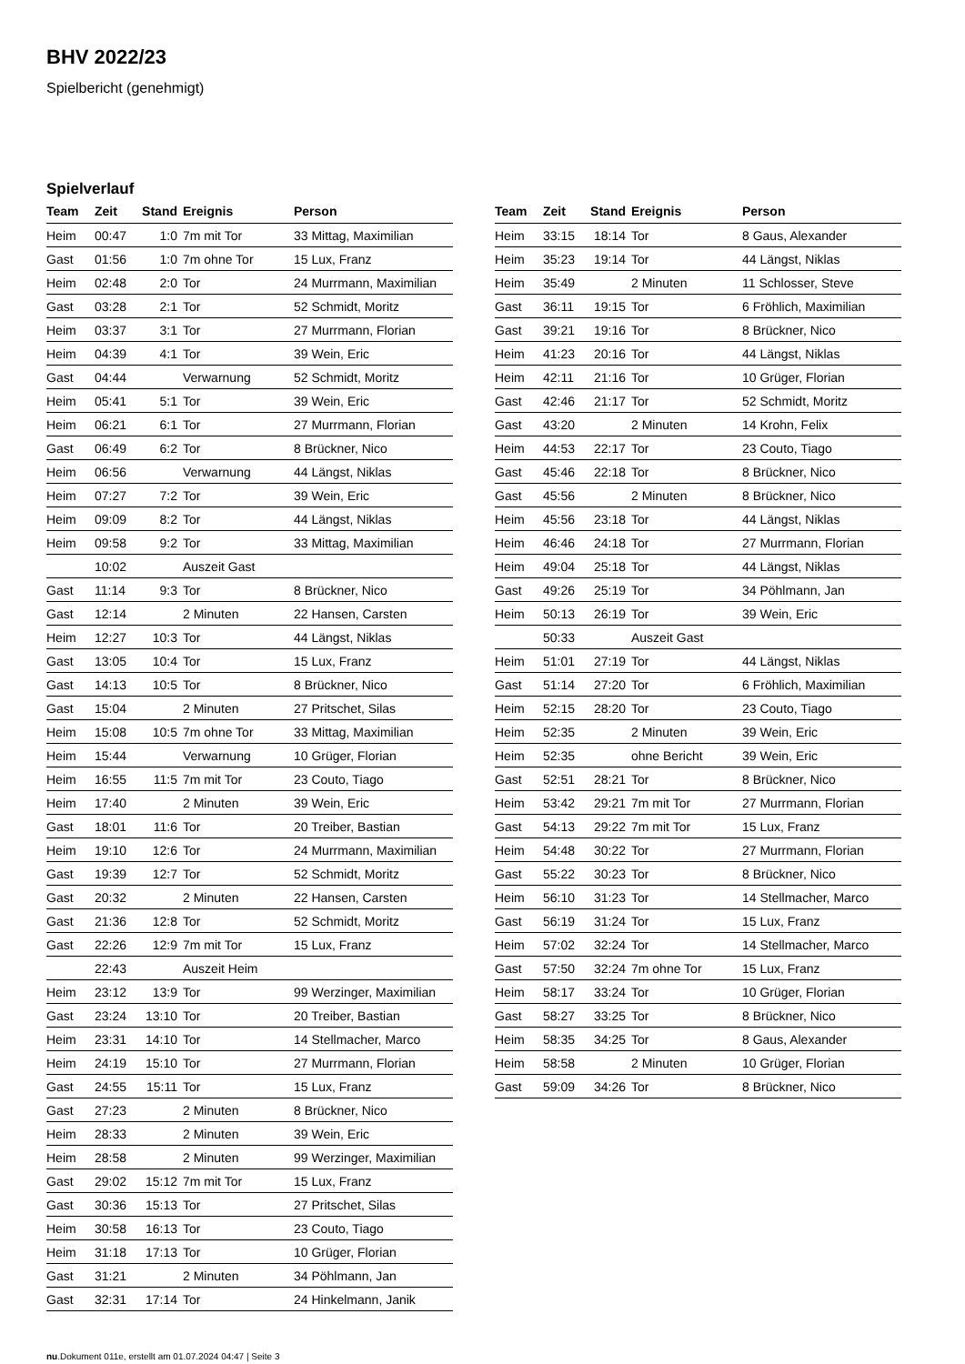BHV 2022/23
Spielbericht (genehmigt)
Spielverlauf
| Team | Zeit | Stand | Ereignis | Person |
| --- | --- | --- | --- | --- |
| Heim | 00:47 | 1:0 | 7m mit Tor | 33 Mittag, Maximilian |
| Gast | 01:56 | 1:0 | 7m ohne Tor | 15 Lux, Franz |
| Heim | 02:48 | 2:0 | Tor | 24 Murrmann, Maximilian |
| Gast | 03:28 | 2:1 | Tor | 52 Schmidt, Moritz |
| Heim | 03:37 | 3:1 | Tor | 27 Murrmann, Florian |
| Heim | 04:39 | 4:1 | Tor | 39 Wein, Eric |
| Gast | 04:44 | | Verwarnung | 52 Schmidt, Moritz |
| Heim | 05:41 | 5:1 | Tor | 39 Wein, Eric |
| Heim | 06:21 | 6:1 | Tor | 27 Murrmann, Florian |
| Gast | 06:49 | 6:2 | Tor | 8 Brückner, Nico |
| Heim | 06:56 | | Verwarnung | 44 Längst, Niklas |
| Heim | 07:27 | 7:2 | Tor | 39 Wein, Eric |
| Heim | 09:09 | 8:2 | Tor | 44 Längst, Niklas |
| Heim | 09:58 | 9:2 | Tor | 33 Mittag, Maximilian |
| | 10:02 | | Auszeit Gast | |
| Gast | 11:14 | 9:3 | Tor | 8 Brückner, Nico |
| Gast | 12:14 | | 2 Minuten | 22 Hansen, Carsten |
| Heim | 12:27 | 10:3 | Tor | 44 Längst, Niklas |
| Gast | 13:05 | 10:4 | Tor | 15 Lux, Franz |
| Gast | 14:13 | 10:5 | Tor | 8 Brückner, Nico |
| Gast | 15:04 | | 2 Minuten | 27 Pritschet, Silas |
| Heim | 15:08 | 10:5 | 7m ohne Tor | 33 Mittag, Maximilian |
| Heim | 15:44 | | Verwarnung | 10 Grüger, Florian |
| Heim | 16:55 | 11:5 | 7m mit Tor | 23 Couto, Tiago |
| Heim | 17:40 | | 2 Minuten | 39 Wein, Eric |
| Gast | 18:01 | 11:6 | Tor | 20 Treiber, Bastian |
| Heim | 19:10 | 12:6 | Tor | 24 Murrmann, Maximilian |
| Gast | 19:39 | 12:7 | Tor | 52 Schmidt, Moritz |
| Gast | 20:32 | | 2 Minuten | 22 Hansen, Carsten |
| Gast | 21:36 | 12:8 | Tor | 52 Schmidt, Moritz |
| Gast | 22:26 | 12:9 | 7m mit Tor | 15 Lux, Franz |
| | 22:43 | | Auszeit Heim | |
| Heim | 23:12 | 13:9 | Tor | 99 Werzinger, Maximilian |
| Gast | 23:24 | 13:10 | Tor | 20 Treiber, Bastian |
| Heim | 23:31 | 14:10 | Tor | 14 Stellmacher, Marco |
| Heim | 24:19 | 15:10 | Tor | 27 Murrmann, Florian |
| Gast | 24:55 | 15:11 | Tor | 15 Lux, Franz |
| Gast | 27:23 | | 2 Minuten | 8 Brückner, Nico |
| Heim | 28:33 | | 2 Minuten | 39 Wein, Eric |
| Heim | 28:58 | | 2 Minuten | 99 Werzinger, Maximilian |
| Gast | 29:02 | 15:12 | 7m mit Tor | 15 Lux, Franz |
| Gast | 30:36 | 15:13 | Tor | 27 Pritschet, Silas |
| Heim | 30:58 | 16:13 | Tor | 23 Couto, Tiago |
| Heim | 31:18 | 17:13 | Tor | 10 Grüger, Florian |
| Gast | 31:21 | | 2 Minuten | 34 Pöhlmann, Jan |
| Gast | 32:31 | 17:14 | Tor | 24 Hinkelmann, Janik |
| Team | Zeit | Stand | Ereignis | Person |
| --- | --- | --- | --- | --- |
| Heim | 33:15 | 18:14 | Tor | 8 Gaus, Alexander |
| Heim | 35:23 | 19:14 | Tor | 44 Längst, Niklas |
| Heim | 35:49 | | 2 Minuten | 11 Schlosser, Steve |
| Gast | 36:11 | 19:15 | Tor | 6 Fröhlich, Maximilian |
| Gast | 39:21 | 19:16 | Tor | 8 Brückner, Nico |
| Heim | 41:23 | 20:16 | Tor | 44 Längst, Niklas |
| Heim | 42:11 | 21:16 | Tor | 10 Grüger, Florian |
| Gast | 42:46 | 21:17 | Tor | 52 Schmidt, Moritz |
| Gast | 43:20 | | 2 Minuten | 14 Krohn, Felix |
| Heim | 44:53 | 22:17 | Tor | 23 Couto, Tiago |
| Gast | 45:46 | 22:18 | Tor | 8 Brückner, Nico |
| Gast | 45:56 | | 2 Minuten | 8 Brückner, Nico |
| Heim | 45:56 | 23:18 | Tor | 44 Längst, Niklas |
| Heim | 46:46 | 24:18 | Tor | 27 Murrmann, Florian |
| Heim | 49:04 | 25:18 | Tor | 44 Längst, Niklas |
| Gast | 49:26 | 25:19 | Tor | 34 Pöhlmann, Jan |
| Heim | 50:13 | 26:19 | Tor | 39 Wein, Eric |
| | 50:33 | | Auszeit Gast | |
| Heim | 51:01 | 27:19 | Tor | 44 Längst, Niklas |
| Gast | 51:14 | 27:20 | Tor | 6 Fröhlich, Maximilian |
| Heim | 52:15 | 28:20 | Tor | 23 Couto, Tiago |
| Heim | 52:35 | | 2 Minuten | 39 Wein, Eric |
| Heim | 52:35 | | ohne Bericht | 39 Wein, Eric |
| Gast | 52:51 | 28:21 | Tor | 8 Brückner, Nico |
| Heim | 53:42 | 29:21 | 7m mit Tor | 27 Murrmann, Florian |
| Gast | 54:13 | 29:22 | 7m mit Tor | 15 Lux, Franz |
| Heim | 54:48 | 30:22 | Tor | 27 Murrmann, Florian |
| Gast | 55:22 | 30:23 | Tor | 8 Brückner, Nico |
| Heim | 56:10 | 31:23 | Tor | 14 Stellmacher, Marco |
| Gast | 56:19 | 31:24 | Tor | 15 Lux, Franz |
| Heim | 57:02 | 32:24 | Tor | 14 Stellmacher, Marco |
| Gast | 57:50 | 32:24 | 7m ohne Tor | 15 Lux, Franz |
| Heim | 58:17 | 33:24 | Tor | 10 Grüger, Florian |
| Gast | 58:27 | 33:25 | Tor | 8 Brückner, Nico |
| Heim | 58:35 | 34:25 | Tor | 8 Gaus, Alexander |
| Heim | 58:58 | | 2 Minuten | 10 Grüger, Florian |
| Gast | 59:09 | 34:26 | Tor | 8 Brückner, Nico |
nu.Dokument 011e, erstellt am 01.07.2024 04:47 | Seite 3